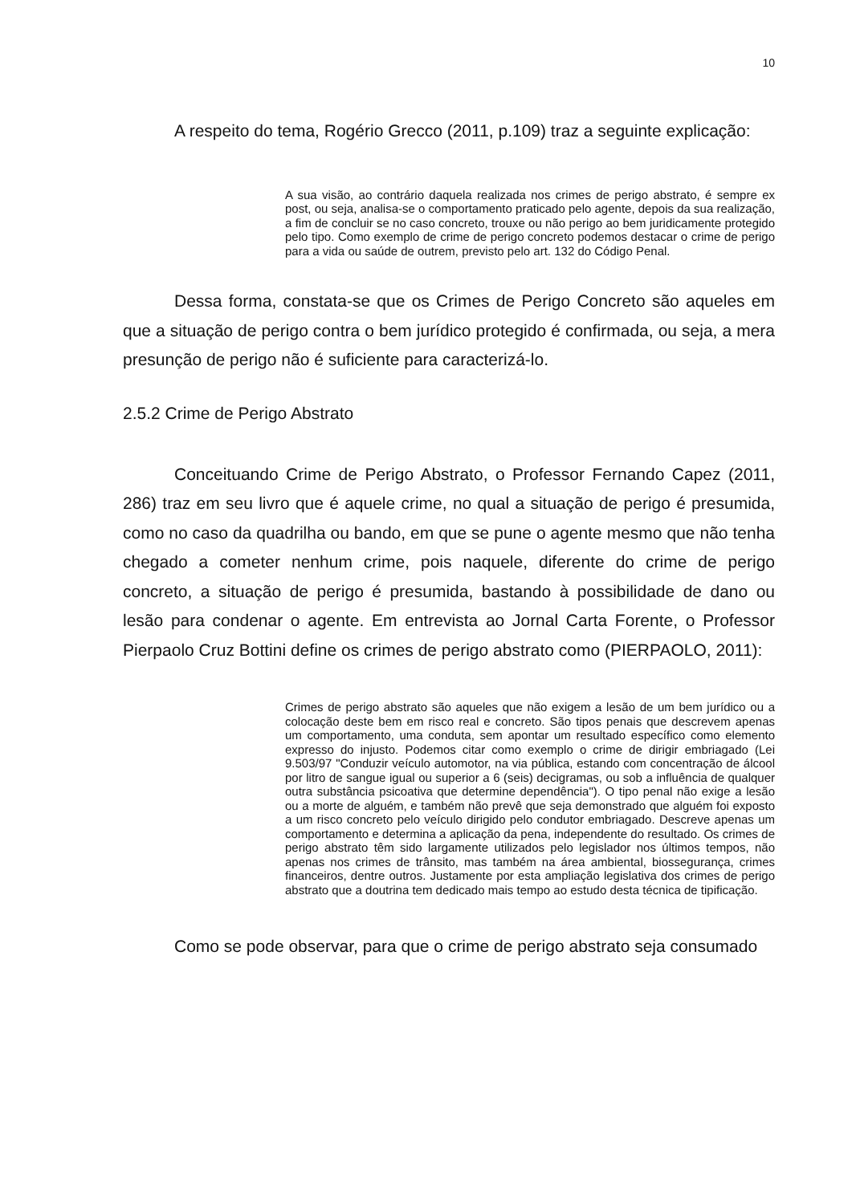10
A respeito do tema, Rogério Grecco (2011, p.109) traz a seguinte explicação:
A sua visão, ao contrário daquela realizada nos crimes de perigo abstrato, é sempre ex post, ou seja, analisa-se o comportamento praticado pelo agente, depois da sua realização, a fim de concluir se no caso concreto, trouxe ou não perigo ao bem juridicamente protegido pelo tipo. Como exemplo de crime de perigo concreto podemos destacar o crime de perigo para a vida ou saúde de outrem, previsto pelo art. 132 do Código Penal.
Dessa forma, constata-se que os Crimes de Perigo Concreto são aqueles em que a situação de perigo contra o bem jurídico protegido é confirmada, ou seja, a mera presunção de perigo não é suficiente para caracterizá-lo.
2.5.2 Crime de Perigo Abstrato
Conceituando Crime de Perigo Abstrato, o Professor Fernando Capez (2011, 286) traz em seu livro que é aquele crime, no qual a situação de perigo é presumida, como no caso da quadrilha ou bando, em que se pune o agente mesmo que não tenha chegado a cometer nenhum crime, pois naquele, diferente do crime de perigo concreto, a situação de perigo é presumida, bastando à possibilidade de dano ou lesão para condenar o agente. Em entrevista ao Jornal Carta Forente, o Professor Pierpaolo Cruz Bottini define os crimes de perigo abstrato como (PIERPAOLO, 2011):
Crimes de perigo abstrato são aqueles que não exigem a lesão de um bem jurídico ou a colocação deste bem em risco real e concreto. São tipos penais que descrevem apenas um comportamento, uma conduta, sem apontar um resultado específico como elemento expresso do injusto. Podemos citar como exemplo o crime de dirigir embriagado (Lei 9.503/97 "Conduzir veículo automotor, na via pública, estando com concentração de álcool por litro de sangue igual ou superior a 6 (seis) decigramas, ou sob a influência de qualquer outra substância psicoativa que determine dependência"). O tipo penal não exige a lesão ou a morte de alguém, e também não prevê que seja demonstrado que alguém foi exposto a um risco concreto pelo veículo dirigido pelo condutor embriagado. Descreve apenas um comportamento e determina a aplicação da pena, independente do resultado. Os crimes de perigo abstrato têm sido largamente utilizados pelo legislador nos últimos tempos, não apenas nos crimes de trânsito, mas também na área ambiental, biossegurança, crimes financeiros, dentre outros. Justamente por esta ampliação legislativa dos crimes de perigo abstrato que a doutrina tem dedicado mais tempo ao estudo desta técnica de tipificação.
Como se pode observar, para que o crime de perigo abstrato seja consumado